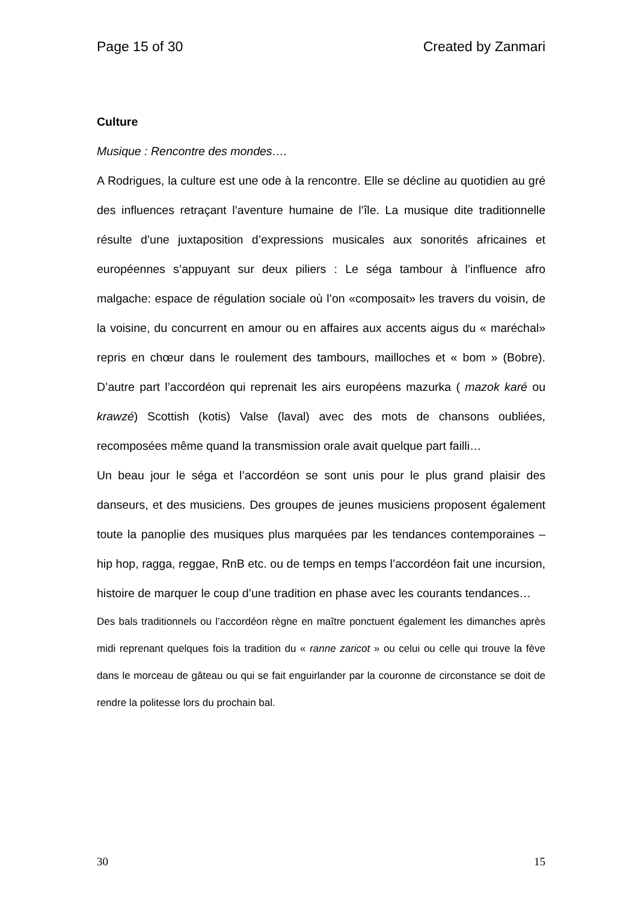Page 15 of 30 Created by Zanmari
Culture
Musique : Rencontre des mondes….
A Rodrigues, la culture est une ode à la rencontre. Elle se décline au quotidien au gré des influences retraçant l’aventure humaine de l’île. La musique dite traditionnelle résulte d’une juxtaposition d’expressions musicales aux sonorités africaines et européennes s’appuyant sur deux piliers : Le séga tambour à l’influence afro malgache: espace de régulation sociale où l’on «composait» les travers du voisin, de la voisine, du concurrent en amour ou en affaires aux accents aigus du « maréchal» repris en chœur dans le roulement des tambours, mailloches et « bom » (Bobre). D’autre part l’accordéon qui reprenait les airs européens mazurka ( mazok karé ou krawzé) Scottish (kotis) Valse (laval) avec des mots de chansons oubliées, recomposées même quand la transmission orale avait quelque part failli…
Un beau jour le séga et l’accordéon se sont unis pour le plus grand plaisir des danseurs, et des musiciens. Des groupes de jeunes musiciens proposent également toute la panoplie des musiques plus marquées par les tendances contemporaines – hip hop, ragga, reggae, RnB etc. ou de temps en temps l’accordéon fait une incursion, histoire de marquer le coup d’une tradition en phase avec les courants tendances…
Des bals traditionnels ou l’accordéon règne en maître ponctuent également les dimanches après midi reprenant quelques fois la tradition du « ranne zaricot » ou celui ou celle qui trouve la fève dans le morceau de gâteau ou qui se fait enguirlander par la couronne de circonstance se doit de rendre la politesse lors du prochain bal.
30 15